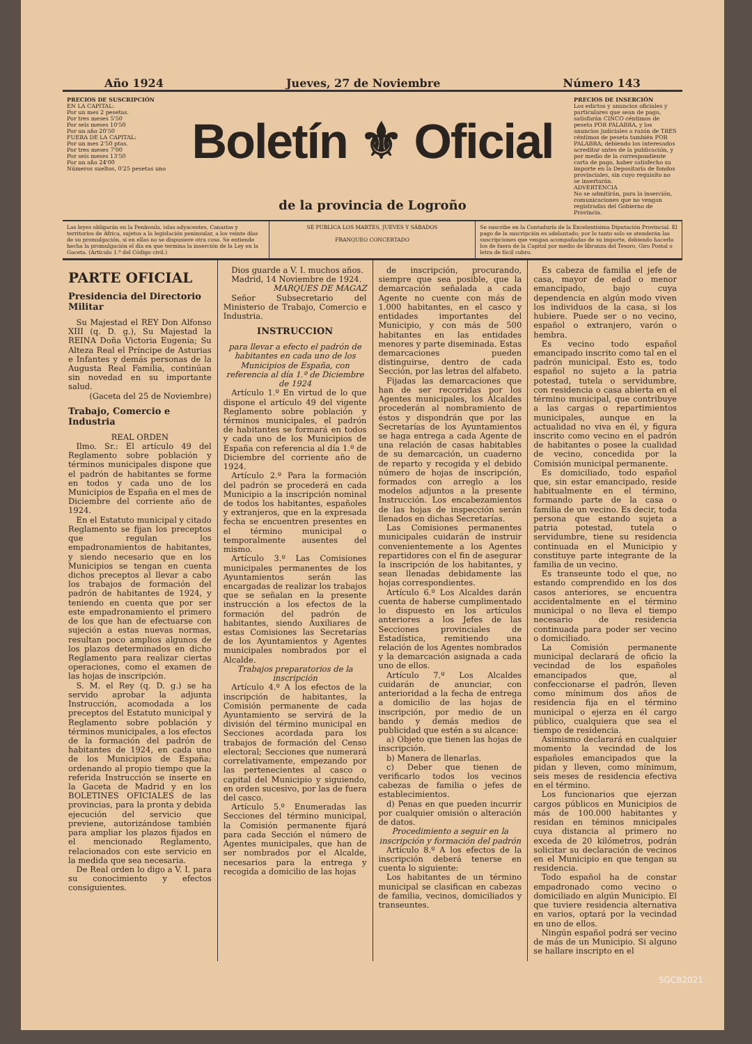Año 1924 Jueves, 27 de Noviembre Número 143
PRECIOS DE SUSCRIPCIÓN
EN LA CAPITAL:
Por un mes 2 pesetas.
Por tres meses 5'50
Por seis meses 10'50
Por un año 20'50
FUERA DE LA CAPITAL:
Por un mes 2'50 ptas.
Por tres meses 7'00
Por seis meses 13'50
Por un año 24'00
Números sueltos, 0'25 pesetas uno
Boletín ⚜ Oficial
de la provincia de Logroño
PRECIOS DE INSERCIÓN
Los edictos y anuncios oficiales y particulares que sean de pago, satisfarán CINCO céntimos de peseta POR PALABRA, y los anuncios judiciales a razón de TRES céntimos de peseta también POR PALABRA; debiendo los interesados acreditar antes de la publicación, y por medio de la correspondiente carta de pago, haber satisfecho su importe en la Depositaría de fondos provinciales, sin cuyo requisito no se insertarán.
ADVERTENCIA
No se admitirán, para la inserción, comunicaciones que no vengan registradas del Gobierno de Provincia.
Las leyes obligarán en la Península, islas adyacentes, Canarias y territorios de Africa, sujetos a la legislación peninsular, a los veinte días de su promulgación, si en ellas no se dispusiere otra cosa. Se entiende hecha la promulgación el día en que termina la inserción de la Ley en la Gaceta. (Artículo 1.º del Código civil.)
SE PUBLICA LOS MARTES, JUEVES Y SÁBADOS
FRANQUEO CONCERTADO
Se suscribe en la Contaduría de la Excelentísima Diputación Provincial. El pago de la suscripción es adelantado; por lo tanto solo se atenderán las suscripciones que vengan acompañadas de su importe, debiendo hacerlo los de fuera de la Capital por medio de libranza del Tesoro, Giro Postal o letra de fácil cobro.
PARTE OFICIAL
Presidencia del Directorio Militar
Su Majestad el REY Don Alfonso XIII (q. D. g.), Su Majestad la REINA Doña Victoria Eugenia; Su Alteza Real el Príncipe de Asturias e Infantes y demás personas de la Augusta Real Familia, continúan sin novedad en su importante salud.
(Gaceta del 25 de Noviembre)
Trabajo, Comercio e Industria
REAL ORDEN
Ilmo. Sr.: El artículo 49 del Reglamento sobre población y términos municipales dispone que el padrón de habitantes se forme en todos y cada uno de los Municipios de España en el mes de Diciembre del corriente año de 1924.
En el Estatuto municipal y citado Reglamento se fijan los preceptos que regulan los empadronamientos de habitantes, y siendo necesario que en los Municipios se tengan en cuenta dichos preceptos al llevar a cabo los trabajos de formación del padrón de habitantes de 1924, y teniendo en cuenta que por ser este empadronamiento el primero de los que han de efectuarse con sujeción a estas nuevas normas, resultan poco amplios algunos de los plazos determinados en dicho Reglamento para realizar ciertas operaciones, como el examen de las hojas de inscripción.
S. M. el Rey (q. D. g.) se ha servido aprobar la adjunta Instrucción, acomodada a los preceptos del Estatuto municipal y Reglamento sobre población y términos municipales, a los efectos de la formación del padrón de habitantes de 1924, en cada uno de los Municipios de España; ordenando al propio tiempo que la referida Instrucción se inserte en la Gaceta de Madrid y en los BOLETINES OFICIALES de las provincias, para la pronta y debida ejecución del servicio que previene, autorizándose también para ampliar los plazos fijados en el mencionado Reglamento, relacionados con este servicio en la medida que sea necesaria.
De Real orden lo digo a V. I. para su conocimiento y efectos consiguientes.
Dios guarde a V. I. muchos años.
Madrid, 14 Noviembre de 1924.
MARQUES DE MAGAZ
Señor Subsecretario del Ministerio de Trabajo, Comercio e Industria.
INSTRUCCION
para llevar a efecto el padrón de habitantes en cada uno de los Municipios de España, con referencia al día 1.º de Diciembre de 1924
Artículo 1.º En virtud de lo que dispone el artículo 49 del vigente Reglamento sobre población y términos municipales, el padrón de habitantes se formará en todos y cada uno de los Municipios de España con referencia al día 1.º de Diciembre del corriente año de 1924.
Artículo 2.º Para la formación del padrón se procederá en cada Municipio a la inscripción nominal de todos los habitantes, españoles y extranjeros, que en la expresada fecha se encuentren presentes en el término municipal o temporalmente ausentes del mismo.
Artículo 3.º Las Comisiones municipales permanentes de los Ayuntamientos serán las encargadas de realizar los trabajos que se señalan en la presente instrucción a los efectos de la formación del padrón de habitantes, siendo Auxiliares de estas Comisiones las Secretarías de los Ayuntamientos y Agentes municipales nombrados por el Alcalde.
Trabajos preparatorios de la inscripción
Artículo 4.º A los efectos de la inscripción de habitantes, la Comisión permanente de cada Ayuntamiento se servirá de la división del término municipal en Secciones acordada para los trabajos de formación del Censo electoral; Secciones que numerará correlativamente, empezando por las pertenecientes al casco o capital del Municipio y siguiendo, en orden sucesivo, por las de fuera del casco.
Artículo 5.º Enumeradas las Secciones del término municipal, la Comisión permanente fijará para cada Sección el número de Agentes municipales, que han de ser nombrados por el Alcalde, necesarios para la entrega y recogida a domicilio de las hojas
de inscripción, procurando, siempre que sea posible, que la demarcación señalada a cada Agente no cuente con más de 1.000 habitantes, en el casco y entidades importantes del Municipio, y con más de 500 habitantes en las entidades menores y parte diseminada. Estas demarcaciones pueden distinguirse, dentro de cada Sección, por las letras del alfabeto.
Fijadas las demarcaciones que han de ser recorridas por los Agentes municipales, los Alcaldes procederán al nombramiento de éstos y dispondrán que por las Secretarías de los Ayuntamientos se haga entrega a cada Agente de una relación de casas habitables de su demarcación, un cuaderno de reparto y recogida y el debido número de hojas de inscripción, formados con arreglo a los modelos adjuntos a la presente Instrucción. Los encabezamientos de las hojas de inspección serán llenados en dichas Secretarías.
Las Comisiones permanentes municipales cuidarán de instruir convenientemente a los Agentes repartidores con el fin de asegurar la inscripción de los habitantes, y sean llenadas debidamente las hojas correspondientes.
Artículo 6.º Los Alcaldes darán cuenta de haberse cumplimentado lo dispuesto en los artículos anteriores a los Jefes de las Secciones provinciales de Estadística, remitiendo una relación de los Agentes nombrados y la demarcación asignada a cada uno de ellos.
Artículo 7.º Los Alcaldes cuidarán de anunciar, con anterioridad a la fecha de entrega a domicilio de las hojas de inscripción, por medio de un bando y demás medios de publicidad que estén a su alcance:
a) Objeto que tienen las hojas de inscripción.
b) Manera de llenarlas.
c) Deber que tienen de verificarlo todos los vecinos cabezas de familia o jefes de establecimientos.
d) Penas en que pueden incurrir por cualquier omisión o alteración de datos.
Procedimiento a seguir en la inscripción y formación del padrón
Artículo 8.º A los efectos de la inscripción deberá tenerse en cuenta lo siguiente:
Los habitantes de un término municipal se clasifican en cabezas de familia, vecinos, domiciliados y transeuntes.
Es cabeza de familia el jefe de casa, mayor de edad o menor emancipado, bajo cuya dependencia en algún modo viven los individuos de la casa, si los hubiere. Puede ser o no vecino, español o extranjero, varón o hembra.
Es vecino todo español emancipado inscrito como tal en el padrón municipal. Esto es, todo español no sujeto a la patria potestad, tutela o servidumbre, con residencia o casa abierta en el término municipal, que contribuye a las cargas o repartimientos municipales, aunque en la actualidad no viva en él, y figura inscrito como vecino en el padrón de habitantes o posee la cualidad de vecino, concedida por la Comisión municipal permanente.
Es domiciliado, todo español que, sin estar emancipado, reside habitualmente en el término, formando parte de la casa o familia de un vecino. Es decir, toda persona que estando sujeta a patria potestad, tutela o servidumbre, tiene su residencia continuada en el Municipio y constituye parte integrante de la familia de un vecino.
Es transeunte todo el que, no estando comprendido en los dos casos anteriores, se encuentra accidentalmente en el término municipal o no lleva el tiempo necesario de residencia continuada para poder ser vecino o domiciliado.
La Comisión permanente municipal declarará de oficio la vecindad de los españoles emancipados que, al confeccionarse el padrón, lleven como mínimum dos años de residencia fija en el término municipal o ejerza en él cargo público, cualquiera que sea el tiempo de residencia.
Asimismo declarará en cualquier momento la vecindad de los españoles emancipados que la pidan y lleven, como mínimum, seis meses de residencia efectiva en el término.
Los funcionarios que ejerzan cargos públicos en Municipios de más de 100.000 habitantes y residan en téminos mnicipales cuya distancia al primero no exceda de 20 kilómetros, podrán solicitar su declaración de vecinos en el Municipio en que tengan su residencia.
Todo español ha de constar empadronado como vecino o domiciliado en algún Municipio. El que tuviere residencia alternativa en varios, optará por la vecindad en uno de ellos.
Ningún español podrá ser vecino de más de un Municipio. Si alguno se hallare inscripto en el
SGCB2021